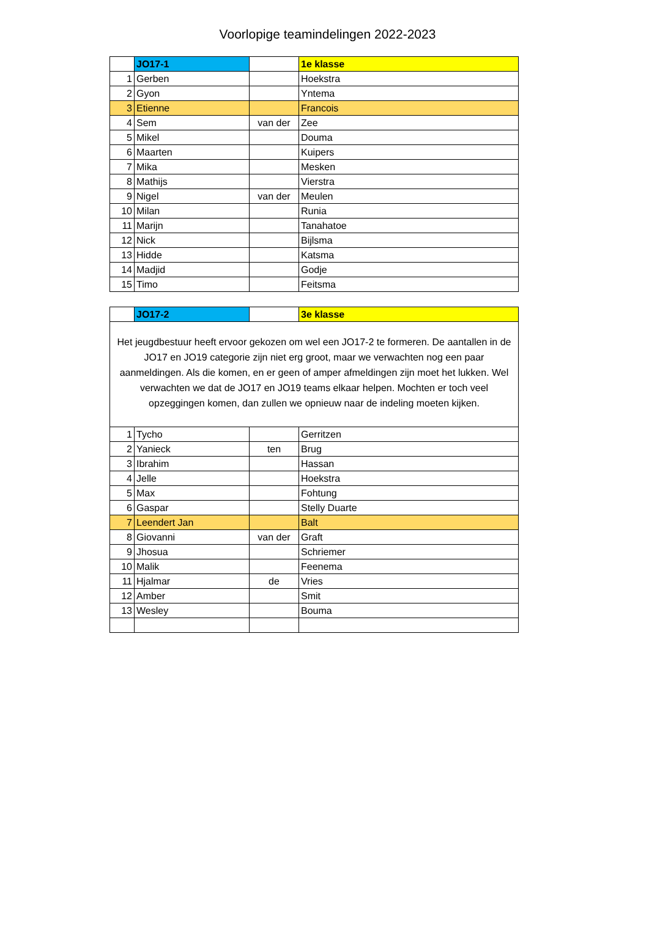Voorlopige teamindelingen 2022-2023
| | JO17-1 | | 1e klasse |
| 1 | Gerben | | Hoekstra |
| 2 | Gyon | | Yntema |
| 3 | Etienne | | Francois |
| 4 | Sem | van der | Zee |
| 5 | Mikel | | Douma |
| 6 | Maarten | | Kuipers |
| 7 | Mika | | Mesken |
| 8 | Mathijs | | Vierstra |
| 9 | Nigel | van der | Meulen |
| 10 | Milan | | Runia |
| 11 | Marijn | | Tanahatoe |
| 12 | Nick | | Bijlsma |
| 13 | Hidde | | Katsma |
| 14 | Madjid | | Godje |
| 15 | Timo | | Feitsma |
| | JO17-2 | | 3e klasse |
| Het jeugdbestuur heeft ervoor gekozen om wel een JO17-2 te formeren. De aantallen in de JO17 en JO19 categorie zijn niet erg groot, maar we verwachten nog een paar aanmeldingen. Als die komen, en er geen of amper afmeldingen zijn moet het lukken. Wel verwachten we dat de JO17 en JO19 teams elkaar helpen. Mochten er toch veel opzeggingen komen, dan zullen we opnieuw naar de indeling moeten kijken. | | | |
| 1 | Tycho | | Gerritzen |
| 2 | Yanieck | ten | Brug |
| 3 | Ibrahim | | Hassan |
| 4 | Jelle | | Hoekstra |
| 5 | Max | | Fohtung |
| 6 | Gaspar | | Stelly Duarte |
| 7 | Leendert Jan | | Balt |
| 8 | Giovanni | van der | Graft |
| 9 | Jhosua | | Schriemer |
| 10 | Malik | | Feenema |
| 11 | Hjalmar | de | Vries |
| 12 | Amber | | Smit |
| 13 | Wesley | | Bouma |